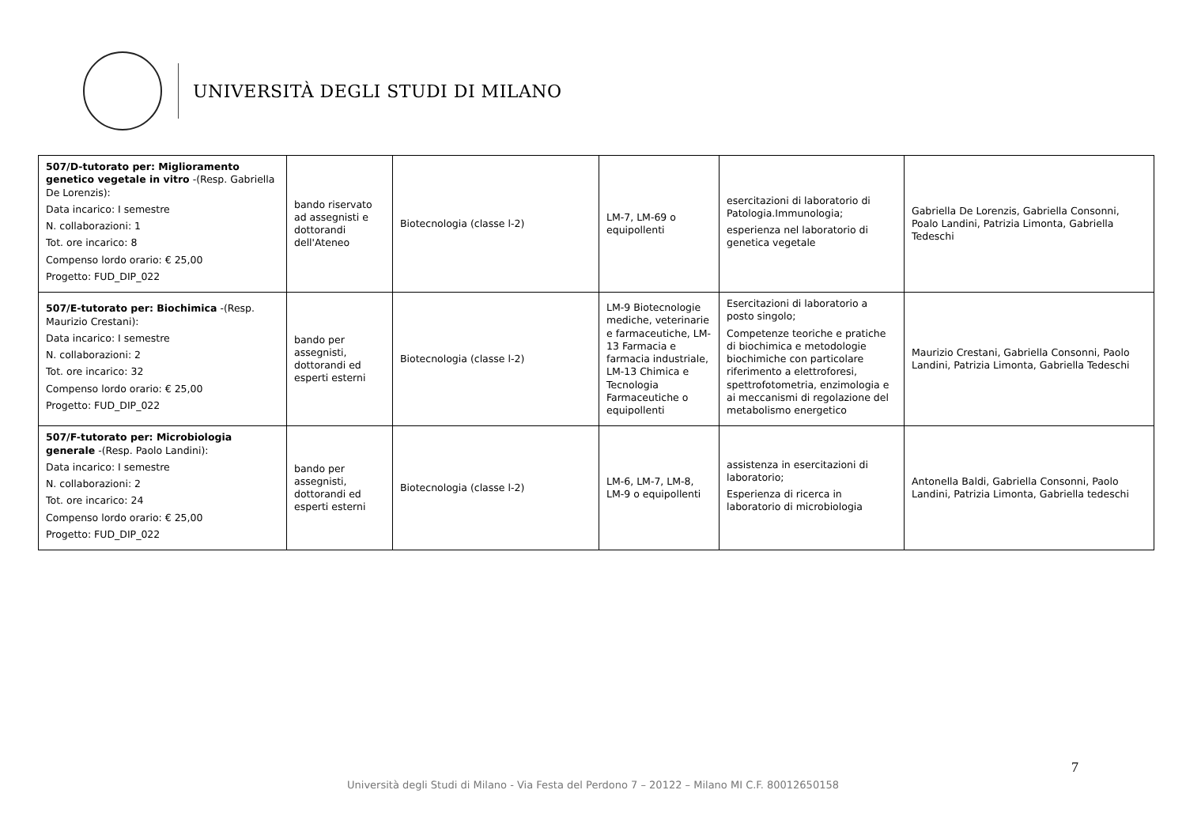UNIVERSITÀ DEGLI STUDI DI MILANO
| 507/D-tutorato per: Miglioramento genetico vegetale in vitro -(Resp. Gabriella De Lorenzis): Data incarico: I semestre N. collaborazioni: 1 Tot. ore incarico: 8 Compenso lordo orario: € 25,00 Progetto: FUD_DIP_022 | bando riservato ad assegnisti e dottorandi dell'Ateneo | Biotecnologia (classe l-2) | LM-7, LM-69 o equipollenti | esercitazioni di laboratorio di Patologia.Immunologia; esperienza nel laboratorio di genetica vegetale | Gabriella De Lorenzis, Gabriella Consonni, Poalo Landini, Patrizia Limonta, Gabriella Tedeschi |
| 507/E-tutorato per: Biochimica -(Resp. Maurizio Crestani): Data incarico: I semestre N. collaborazioni: 2 Tot. ore incarico: 32 Compenso lordo orario: € 25,00 Progetto: FUD_DIP_022 | bando per assegnisti, dottorandi ed esperti esterni | Biotecnologia (classe l-2) | LM-9 Biotecnologie mediche, veterinarie e farmaceutiche, LM-13 Farmacia e farmacia industriale, LM-13 Chimica e Tecnologia Farmaceutiche o equipollenti | Esercitazioni di laboratorio a posto singolo; Competenze teoriche e pratiche di biochimica e metodologie biochimiche con particolare riferimento a elettroforesi, spettrofotometria, enzimologia e ai meccanismi di regolazione del metabolismo energetico | Maurizio Crestani, Gabriella Consonni, Paolo Landini, Patrizia Limonta, Gabriella Tedeschi |
| 507/F-tutorato per: Microbiologia generale -(Resp. Paolo Landini): Data incarico: I semestre N. collaborazioni: 2 Tot. ore incarico: 24 Compenso lordo orario: € 25,00 Progetto: FUD_DIP_022 | bando per assegnisti, dottorandi ed esperti esterni | Biotecnologia (classe l-2) | LM-6, LM-7, LM-8, LM-9 o equipollenti | assistenza in esercitazioni di laboratorio; Esperienza di ricerca in laboratorio di microbiologia | Antonella Baldi, Gabriella Consonni, Paolo Landini, Patrizia Limonta, Gabriella tedeschi |
7
Università degli Studi di Milano - Via Festa del Perdono 7 – 20122 – Milano MI C.F. 80012650158